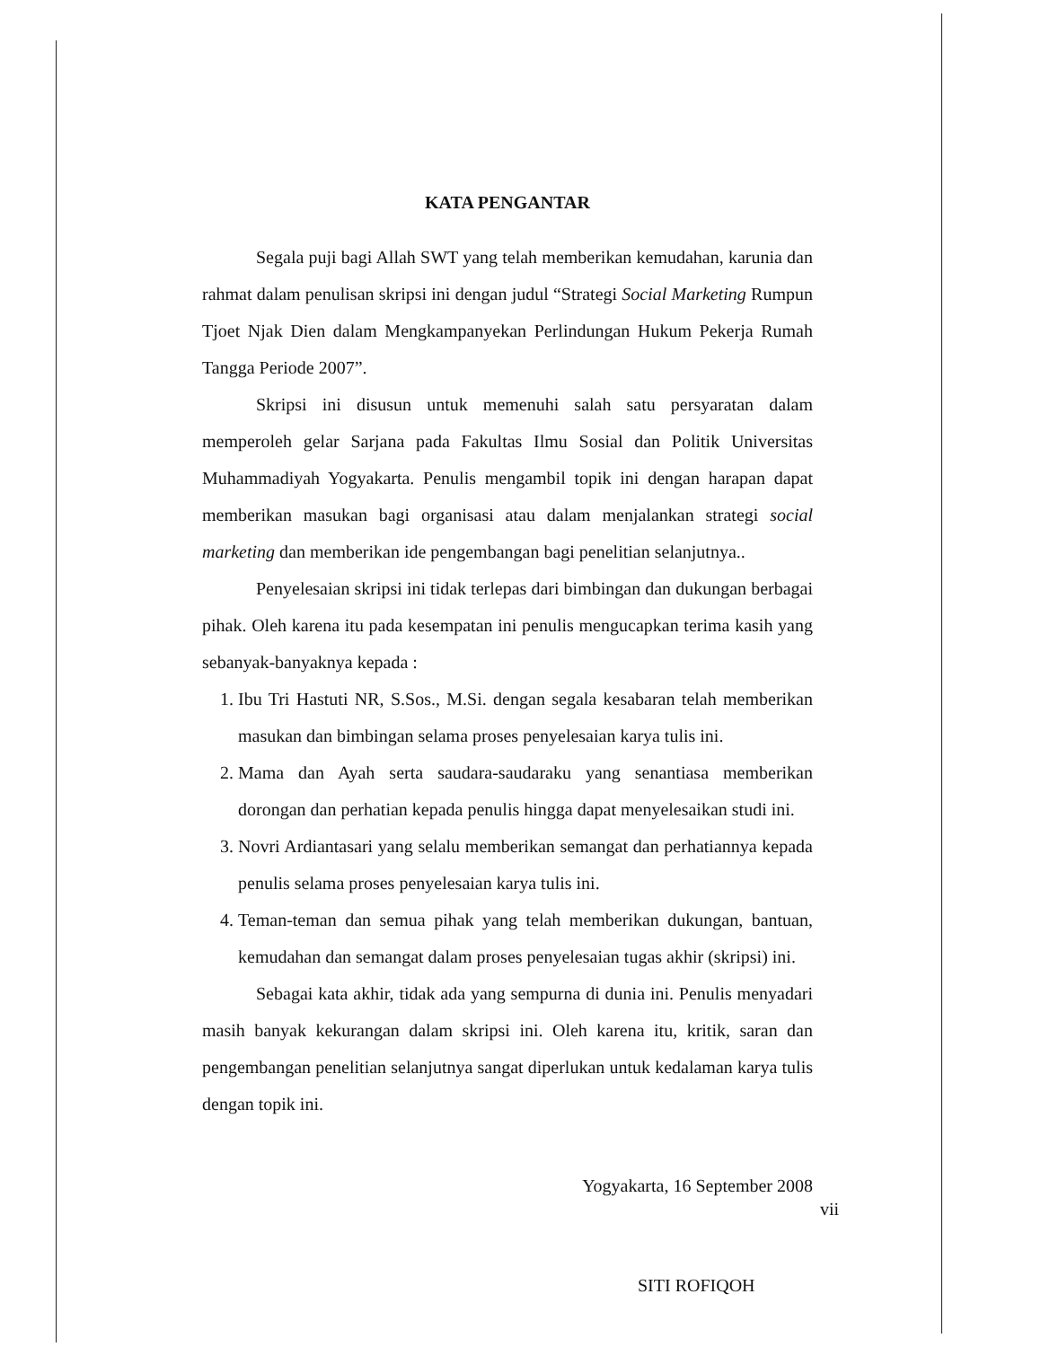KATA PENGANTAR
Segala puji bagi Allah SWT yang telah memberikan kemudahan, karunia dan rahmat dalam penulisan skripsi ini dengan judul “Strategi Social Marketing Rumpun Tjoet Njak Dien dalam Mengkampanyekan Perlindungan Hukum Pekerja Rumah Tangga Periode 2007”.
Skripsi ini disusun untuk memenuhi salah satu persyaratan dalam memperoleh gelar Sarjana pada Fakultas Ilmu Sosial dan Politik Universitas Muhammadiyah Yogyakarta. Penulis mengambil topik ini dengan harapan dapat memberikan masukan bagi organisasi atau dalam menjalankan strategi social marketing dan memberikan ide pengembangan bagi penelitian selanjutnya..
Penyelesaian skripsi ini tidak terlepas dari bimbingan dan dukungan berbagai pihak. Oleh karena itu pada kesempatan ini penulis mengucapkan terima kasih yang sebanyak-banyaknya kepada :
1. Ibu Tri Hastuti NR, S.Sos., M.Si. dengan segala kesabaran telah memberikan masukan dan bimbingan selama proses penyelesaian karya tulis ini.
2. Mama dan Ayah serta saudara-saudaraku yang senantiasa memberikan dorongan dan perhatian kepada penulis hingga dapat menyelesaikan studi ini.
3. Novri Ardiantasari yang selalu memberikan semangat dan perhatiannya kepada penulis selama proses penyelesaian karya tulis ini.
4. Teman-teman dan semua pihak yang telah memberikan dukungan, bantuan, kemudahan dan semangat dalam proses penyelesaian tugas akhir (skripsi) ini.
Sebagai kata akhir, tidak ada yang sempurna di dunia ini. Penulis menyadari masih banyak kekurangan dalam skripsi ini. Oleh karena itu, kritik, saran dan pengembangan penelitian selanjutnya sangat diperlukan untuk kedalaman karya tulis dengan topik ini.
Yogyakarta, 16 September 2008
SITI ROFIQOH
vii